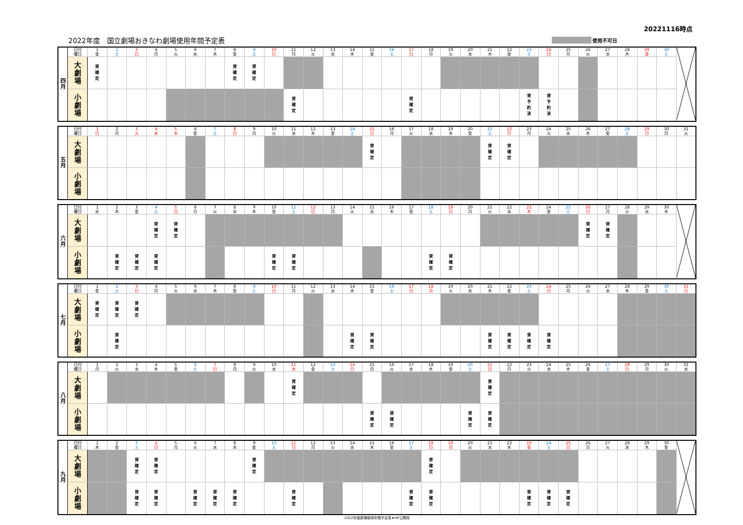20221116時点
2022年度　国立劇場おきなわ劇場使用年間予定表 使用不可日
| 四 月 | 日付 | 1 | 2 | 3 | 4 | 5 | 6 | 7 | 8 | 9 | 10 | 11 | 12 | 13 | 14 | 15 | 16 | 17 | 18 | 19 | 20 | 21 | 22 | 23 | 24 | 25 | 26 | 27 | 28 | 29 | 30 | |
| | 曜日 | 金 | 土 | 日 | 月 | 火 | 水 | 木 | 金 | 土 | 日 | 月 | 火 | 水 | 木 | 金 | 土 | 日 | 月 | 火 | 水 | 木 | 金 | 土 | 日 | 月 | 火 | 水 | 木 | 金 | 土 | |
| | 大 劇 場 | 貸 確 定 | | | | | | | 貸 確 定 | 貸 確 定 | | | | | | | | | | | | | | | | | | | | | | |
| | 小 劇 場 | | | | | | | | | | | 貸 確 定 | | | | | | 貸 確 定 | | | | | | 貸 予 約 済 | 貸 予 約 済 | | | | | | | |
| 五 月 | 日付 | 1 | 2 | 3 | 4 | 5 | 6 | 7 | 8 | 9 | 10 | 11 | 12 | 13 | 14 | 15 | 16 | 17 | 18 | 19 | 20 | 21 | 22 | 23 | 24 | 25 | 26 | 27 | 28 | 29 | 30 | 31 |
| | 曜日 | 日 | 月 | 火 | 水 | 木 | 金 | 土 | 日 | 月 | 火 | 水 | 木 | 金 | 土 | 日 | 月 | 火 | 水 | 木 | 金 | 土 | 日 | 月 | 火 | 水 | 木 | 金 | 土 | 日 | 月 | 火 |
| | 大 劇 場 | | | | | | | | | | | | | | | 貸 確 定 | | | | | | 貸 確 定 | 貸 確 定 | | | | | | | | | |
| | 小 劇 場 | | | | | | | | | | | | | | | | | | | | | | | | | | | | | | | |
| 六 月 | 日付 | 1 | 2 | 3 | 4 | 5 | 6 | 7 | 8 | 9 | 10 | 11 | 12 | 13 | 14 | 15 | 16 | 17 | 18 | 19 | 20 | 21 | 22 | 23 | 24 | 25 | 26 | 27 | 28 | 29 | 30 | |
| | 曜日 | 水 | 木 | 金 | 土 | 日 | 月 | 火 | 水 | 木 | 金 | 土 | 日 | 月 | 火 | 水 | 木 | 金 | 土 | 日 | 月 | 火 | 水 | 木 | 金 | 土 | 日 | 月 | 火 | 水 | 木 | |
| | 大 劇 場 | | | | 貸 確 定 | 貸 確 定 | | | | | | | | | | | | | | | | | | | | | 貸 確 定 | 貸 確 定 | | | | |
| | 小 劇 場 | | 貸 確 定 | 貸 確 定 | 貸 確 定 | | | | | | 貸 確 定 | 貸 確 定 | | | | | | | 貸 確 定 | 貸 確 定 | | | | | | | | | | | | |
| 七 月 | 日付 | 1 | 2 | 3 | 4 | 5 | 6 | 7 | 8 | 9 | 10 | 11 | 12 | 13 | 14 | 15 | 16 | 17 | 18 | 19 | 20 | 21 | 22 | 23 | 24 | 25 | 26 | 27 | 28 | 29 | 30 | 31 |
| | 曜日 | 金 | 土 | 日 | 月 | 火 | 水 | 木 | 金 | 土 | 日 | 月 | 火 | 水 | 木 | 金 | 土 | 日 | 月 | 火 | 水 | 木 | 金 | 土 | 日 | 月 | 火 | 水 | 木 | 金 | 土 | 日 |
| | 大 劇 場 | 貸 確 定 | 貸 確 定 | 貸 確 定 | | | | | | | | | | | | | | | | | | | | | | | | | | | | |
| | 小 劇 場 | | 貸 確 定 | | | | | | | | | | | | 貸 確 定 | 貸 確 定 | | | | | | 貸 確 定 | 貸 確 定 | 貸 確 定 | 貸 確 定 | | | | | | | |
| 八 月 | 日付 | 1 | 2 | 3 | 4 | 5 | 6 | 7 | 8 | 9 | 10 | 11 | 12 | 13 | 14 | 15 | 16 | 17 | 18 | 19 | 20 | 21 | 22 | 23 | 24 | 25 | 26 | 27 | 28 | 29 | 30 | 31 |
| | 曜日 | 月 | 火 | 水 | 木 | 金 | 土 | 日 | 月 | 火 | 水 | 木 | 金 | 土 | 日 | 月 | 火 | 水 | 木 | 金 | 土 | 日 | 月 | 火 | 水 | 木 | 金 | 土 | 日 | 月 | 火 | 水 |
| | 大 劇 場 | | | | | | | | | | | 貸 確 定 | | | | | | | | | | 貸 確 定 | | | | | | | | | | |
| | 小 劇 場 | | | | | | | | | | | | | | | 貸 確 定 | 貸 確 定 | | | | 貸 確 定 | 貸 確 定 | | | | | | | | | | |
| 九 月 | 日付 | 1 | 2 | 3 | 4 | 5 | 6 | 7 | 8 | 9 | 10 | 11 | 12 | 13 | 14 | 15 | 16 | 17 | 18 | 19 | 20 | 21 | 22 | 23 | 24 | 25 | 26 | 27 | 28 | 29 | 30 | |
| | 曜日 | 木 | 金 | 土 | 日 | 月 | 火 | 水 | 木 | 金 | 土 | 日 | 月 | 火 | 水 | 木 | 金 | 土 | 日 | 月 | 火 | 水 | 木 | 金 | 土 | 日 | 月 | 火 | 水 | 木 | 金 | |
| | 大 劇 場 | | | 貸 確 定 | 貸 確 定 | | | | | 貸 確 定 | | | | | | | | | 貸 確 定 | | | | | | | | | | | | | |
| | 小 劇 場 | | | 貸 確 定 | 貸 確 定 | | 貸 確 定 | 貸 確 定 | 貸 確 定 | | | 貸 確 定 | | | | | | 貸 確 定 | 貸 確 定 | | | | | 貸 確 定 | 貸 確 定 | 貸 確 定 | | | | | | |
2022年度劇場使用年間予定表★HP公開用